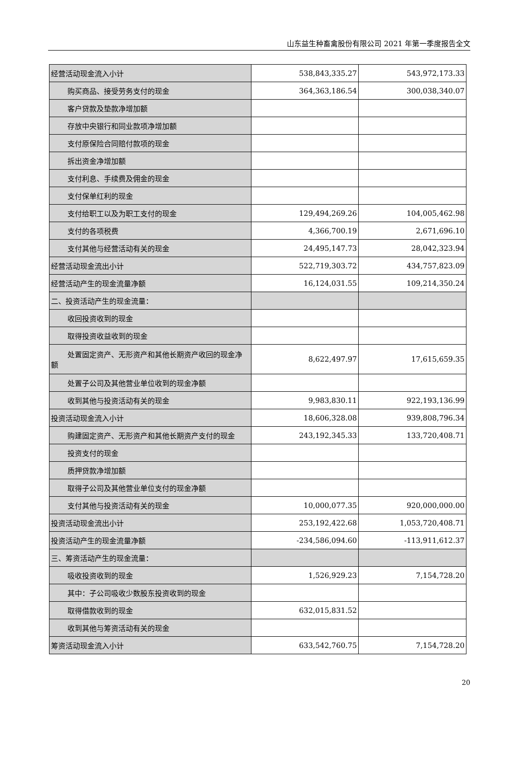山东益生种畜禽股份有限公司 2021 年第一季度报告全文
| 经营活动现金流入小计 | 538,843,335.27 | 543,972,173.33 |
| 购买商品、接受劳务支付的现金 | 364,363,186.54 | 300,038,340.07 |
| 客户贷款及垫款净增加额 | | |
| 存放中央银行和同业款项净增加额 | | |
| 支付原保险合同赔付款项的现金 | | |
| 拆出资金净增加额 | | |
| 支付利息、手续费及佣金的现金 | | |
| 支付保单红利的现金 | | |
| 支付给职工以及为职工支付的现金 | 129,494,269.26 | 104,005,462.98 |
| 支付的各项税费 | 4,366,700.19 | 2,671,696.10 |
| 支付其他与经营活动有关的现金 | 24,495,147.73 | 28,042,323.94 |
| 经营活动现金流出小计 | 522,719,303.72 | 434,757,823.09 |
| 经营活动产生的现金流量净额 | 16,124,031.55 | 109,214,350.24 |
| 二、投资活动产生的现金流量： | | |
| 收回投资收到的现金 | | |
| 取得投资收益收到的现金 | | |
| 处置固定资产、无形资产和其他长期资产收回的现金 净额 | 8,622,497.97 | 17,615,659.35 |
| 处置子公司及其他营业单位收到的现金净额 | | |
| 收到其他与投资活动有关的现金 | 9,983,830.11 | 922,193,136.99 |
| 投资活动现金流入小计 | 18,606,328.08 | 939,808,796.34 |
| 购建固定资产、无形资产和其他长期资产支付的现金 | 243,192,345.33 | 133,720,408.71 |
| 投资支付的现金 | | |
| 质押贷款净增加额 | | |
| 取得子公司及其他营业单位支付的现金净额 | | |
| 支付其他与投资活动有关的现金 | 10,000,077.35 | 920,000,000.00 |
| 投资活动现金流出小计 | 253,192,422.68 | 1,053,720,408.71 |
| 投资活动产生的现金流量净额 | -234,586,094.60 | -113,911,612.37 |
| 三、筹资活动产生的现金流量： | | |
| 吸收投资收到的现金 | 1,526,929.23 | 7,154,728.20 |
| 其中：子公司吸收少数股东投资收到的现金 | | |
| 取得借款收到的现金 | 632,015,831.52 | |
| 收到其他与筹资活动有关的现金 | | |
| 筹资活动现金流入小计 | 633,542,760.75 | 7,154,728.20 |
20